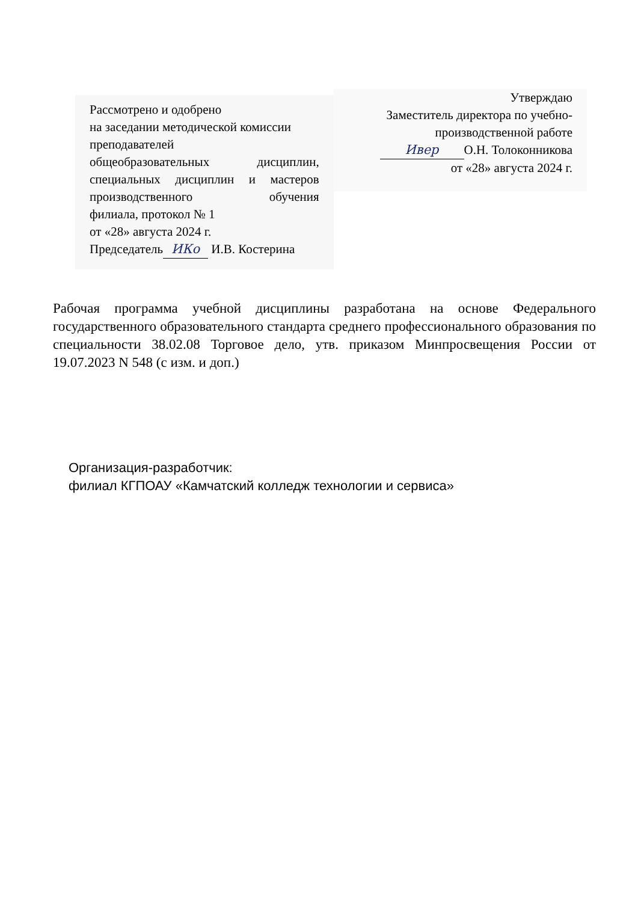Рассмотрено и одобрено
на заседании методической комиссии
преподавателей
общеобразовательных дисциплин,
специальных дисциплин и мастеров
производственного обучения
филиала, протокол № 1
от «28» августа 2024 г.
Председатель ИКо И.В. Костерина
Утверждаю
Заместитель директора по учебно-
производственной работе
Ивер О.Н. Толоконникова
от «28» августа 2024 г.
Рабочая программа учебной дисциплины разработана на основе Федерального государственного образовательного стандарта среднего профессионального образования по специальности 38.02.08 Торговое дело, утв. приказом Минпросвещения России от 19.07.2023 N 548 (с изм. и доп.)
Организация-разработчик:
филиал КГПОАУ «Камчатский колледж технологии и сервиса»